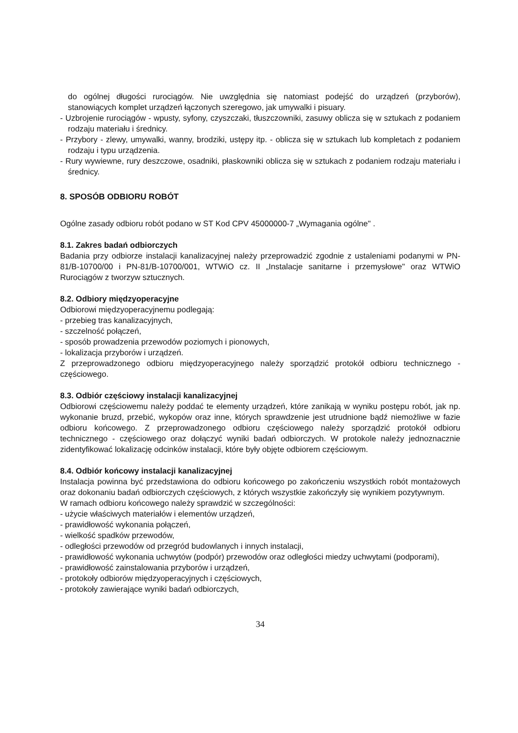do ogólnej długości rurociągów. Nie uwzględnia się natomiast podejść do urządzeń (przyborów), stanowiących komplet urządzeń łączonych szeregowo, jak umywalki i pisuary.
- Uzbrojenie rurociągów - wpusty, syfony, czyszczaki, tłuszczowniki, zasuwy oblicza się w sztukach z podaniem rodzaju materiału i średnicy.
- Przybory - zlewy, umywalki, wanny, brodziki, ustępy itp. - oblicza się w sztukach lub kompletach z podaniem rodzaju i typu urządzenia.
- Rury wywiewne, rury deszczowe, osadniki, płaskowniki oblicza się w sztukach z podaniem rodzaju materiału i średnicy.
8. SPOSÓB ODBIORU ROBÓT
Ogólne zasady odbioru robót podano w ST Kod CPV 45000000-7 „Wymagania ogólne" .
8.1. Zakres badań odbiorczych
Badania przy odbiorze instalacji kanalizacyjnej należy przeprowadzić zgodnie z ustaleniami podanymi w PN-81/B-10700/00 i PN-81/B-10700/001, WTWiO cz. II „Instalacje sanitarne i przemysłowe" oraz WTWiO Rurociągów z tworzyw sztucznych.
8.2. Odbiory międzyoperacyjne
Odbiorowi międzyoperacyjnemu podlegają:
- przebieg tras kanalizacyjnych,
- szczelność połączeń,
- sposób prowadzenia przewodów poziomych i pionowych,
- lokalizacja przyborów i urządzeń.
Z przeprowadzonego odbioru międzyoperacyjnego należy sporządzić protokół odbioru technicznego - częściowego.
8.3. Odbiór częściowy instalacji kanalizacyjnej
Odbiorowi częściowemu należy poddać te elementy urządzeń, które zanikają w wyniku postępu robót, jak np. wykonanie bruzd, przebić, wykopów oraz inne, których sprawdzenie jest utrudnione bądź niemożliwe w fazie odbioru końcowego. Z przeprowadzonego odbioru częściowego należy sporządzić protokół odbioru technicznego - częściowego oraz dołączyć wyniki badań odbiorczych. W protokole należy jednoznacznie zidentyfikować lokalizację odcinków instalacji, które były objęte odbiorem częściowym.
8.4. Odbiór końcowy instalacji kanalizacyjnej
Instalacja powinna być przedstawiona do odbioru końcowego po zakończeniu wszystkich robót montażowych oraz dokonaniu badań odbiorczych częściowych, z których wszystkie zakończyły się wynikiem pozytywnym.
W ramach odbioru końcowego należy sprawdzić w szczególności:
- użycie właściwych materiałów i elementów urządzeń,
- prawidłowość wykonania połączeń,
- wielkość spadków przewodów,
- odległości przewodów od przegród budowlanych i innych instalacji,
- prawidłowość wykonania uchwytów (podpór) przewodów oraz odległości miedzy uchwytami (podporami),
- prawidłowość zainstalowania przyborów i urządzeń,
- protokoły odbiorów międzyoperacyjnych i częściowych,
- protokoły zawierające wyniki badań odbiorczych,
34